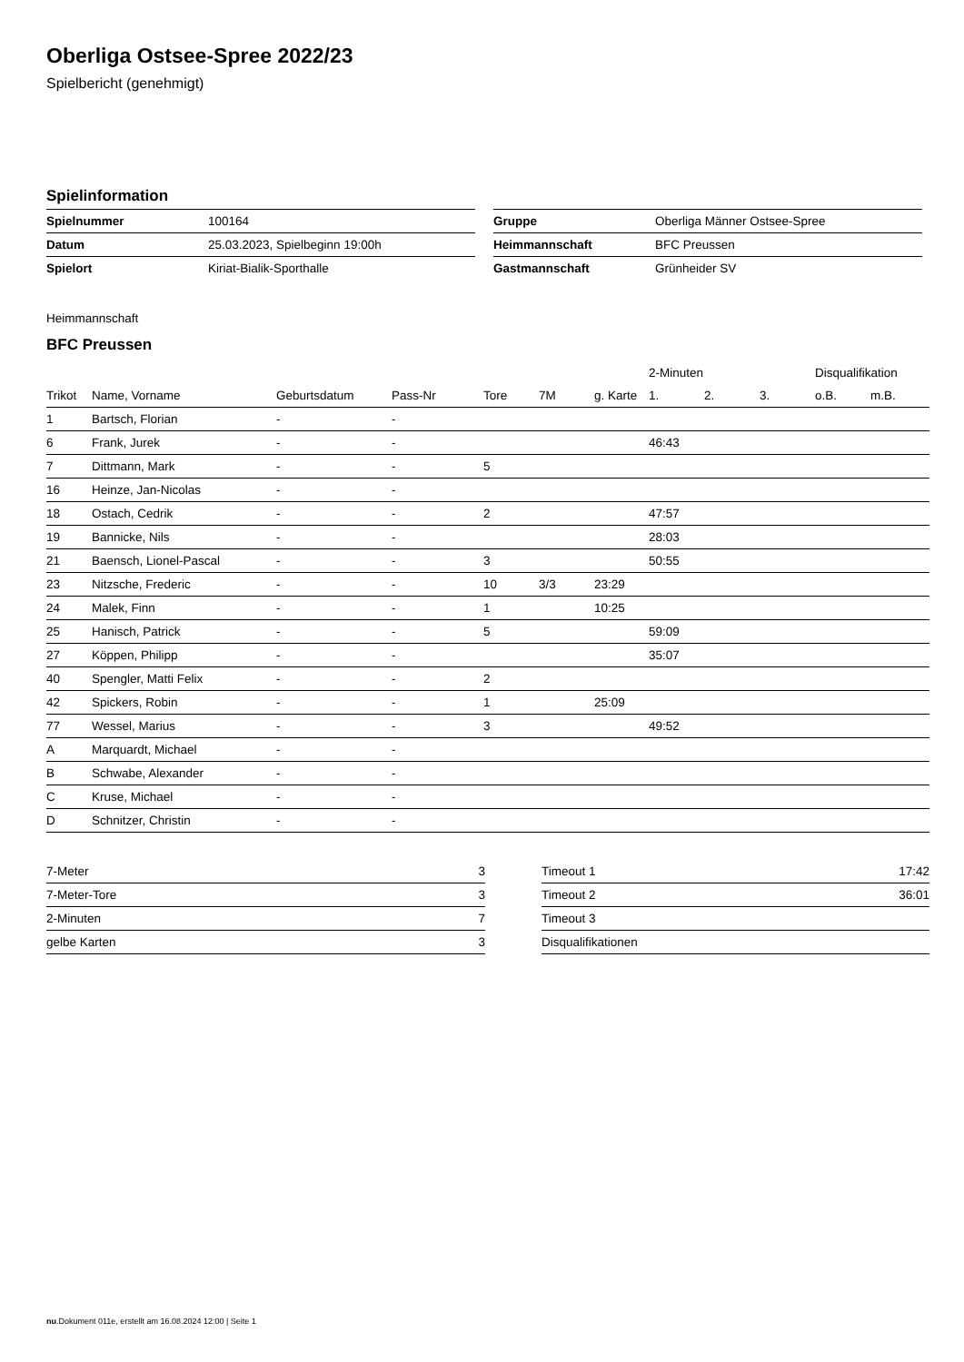Oberliga Ostsee-Spree 2022/23
Spielbericht (genehmigt)
Spielinformation
| Spielnummer | 100164 |
| Datum | 25.03.2023, Spielbeginn 19:00h |
| Spielort | Kiriat-Bialik-Sporthalle |
| Gruppe | Oberliga Männer Ostsee-Spree |
| Heimmannschaft | BFC Preussen |
| Gastmannschaft | Grünheider SV |
Heimmannschaft
BFC Preussen
| | | | | | | | 2-Minuten | | | Disqualifikation | |
| --- | --- | --- | --- | --- | --- | --- | --- | --- | --- | --- | --- |
| Trikot | Name, Vorname | Geburtsdatum | Pass-Nr | Tore | 7M | g. Karte | 1. | 2. | 3. | o.B. | m.B. |
| 1 | Bartsch, Florian | - | - | | | | | | | | |
| 6 | Frank, Jurek | - | - | | | | 46:43 | | | | |
| 7 | Dittmann, Mark | - | - | 5 | | | | | | | |
| 16 | Heinze, Jan-Nicolas | - | - | | | | | | | | |
| 18 | Ostach, Cedrik | - | - | 2 | | | 47:57 | | | | |
| 19 | Bannicke, Nils | - | - | | | | 28:03 | | | | |
| 21 | Baensch, Lionel-Pascal | - | - | 3 | | | 50:55 | | | | |
| 23 | Nitzsche, Frederic | - | - | 10 | 3/3 | 23:29 | | | | | |
| 24 | Malek, Finn | - | - | 1 | | 10:25 | | | | | |
| 25 | Hanisch, Patrick | - | - | 5 | | | 59:09 | | | | |
| 27 | Köppen, Philipp | - | - | | | | 35:07 | | | | |
| 40 | Spengler, Matti Felix | - | - | 2 | | | | | | | |
| 42 | Spickers, Robin | - | - | 1 | | 25:09 | | | | | |
| 77 | Wessel, Marius | - | - | 3 | | | 49:52 | | | | |
| A | Marquardt, Michael | - | - | | | | | | | | |
| B | Schwabe, Alexander | - | - | | | | | | | | |
| C | Kruse, Michael | - | - | | | | | | | | |
| D | Schnitzer, Christin | - | - | | | | | | | | |
| 7-Meter | 3 |
| 7-Meter-Tore | 3 |
| 2-Minuten | 7 |
| gelbe Karten | 3 |
| Timeout 1 | 17:42 |
| Timeout 2 | 36:01 |
| Timeout 3 | |
| Disqualifikationen | |
nu.Dokument 011e, erstellt am 16.08.2024 12:00 | Seite 1